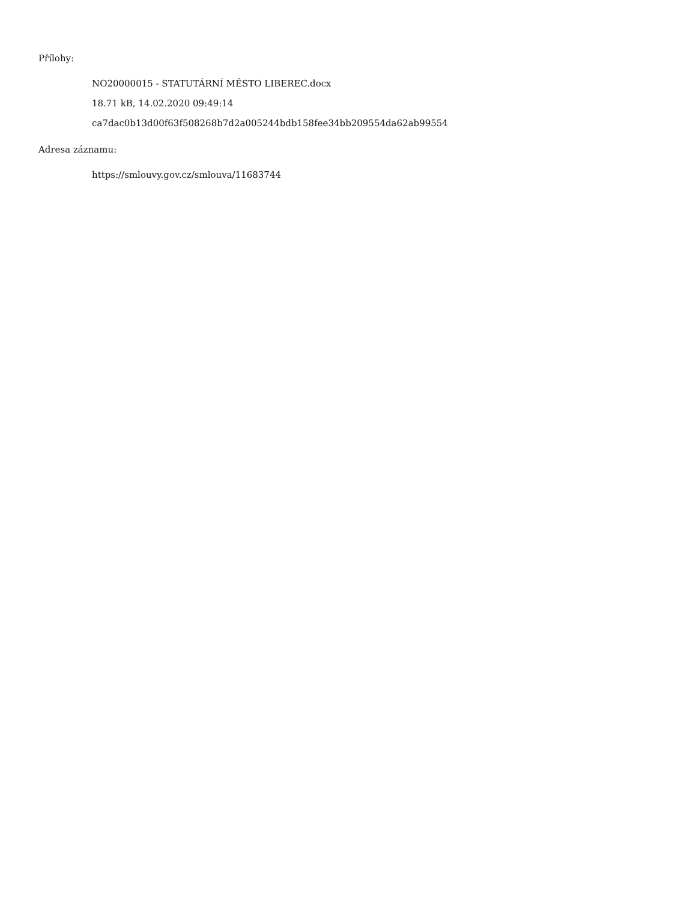Přílohy:
NO20000015 - STATUTÁRNÍ MĚSTO LIBEREC.docx
18.71 kB, 14.02.2020 09:49:14
ca7dac0b13d00f63f508268b7d2a005244bdb158fee34bb209554da62ab99554
Adresa záznamu:
https://smlouvy.gov.cz/smlouva/11683744